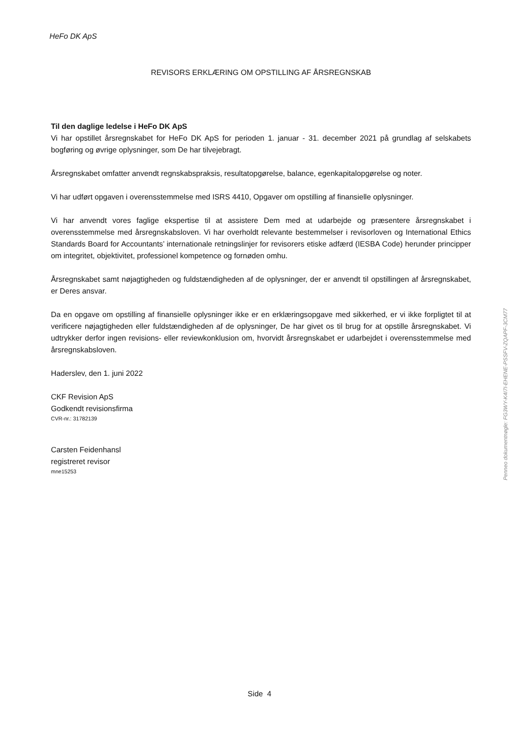HeFo DK ApS
REVISORS ERKLÆRING OM OPSTILLING AF ÅRSREGNSKAB
Til den daglige ledelse i HeFo DK ApS
Vi har opstillet årsregnskabet for HeFo DK ApS for perioden 1. januar - 31. december 2021 på grundlag af selskabets bogføring og øvrige oplysninger, som De har tilvejebragt.
Årsregnskabet omfatter anvendt regnskabspraksis, resultatopgørelse, balance, egenkapitalopgørelse og noter.
Vi har udført opgaven i overensstemmelse med ISRS 4410, Opgaver om opstilling af finansielle oplysninger.
Vi har anvendt vores faglige ekspertise til at assistere Dem med at udarbejde og præsentere årsregnskabet i overensstemmelse med årsregnskabsloven. Vi har overholdt relevante bestemmelser i revisorloven og International Ethics Standards Board for Accountants’ internationale retningslinjer for revisorers etiske adfærd (IESBA Code) herunder principper om integritet, objektivitet, professionel kompetence og fornøden omhu.
Årsregnskabet samt nøjagtigheden og fuldstændigheden af de oplysninger, der er anvendt til opstillingen af årsregnskabet, er Deres ansvar.
Da en opgave om opstilling af finansielle oplysninger ikke er en erklæringsopgave med sikkerhed, er vi ikke forpligtet til at verificere nøjagtigheden eller fuldstændigheden af de oplysninger, De har givet os til brug for at opstille årsregnskabet. Vi udtrykker derfor ingen revisions- eller reviewkonklusion om, hvorvidt årsregnskabet er udarbejdet i overensstemmelse med årsregnskabsloven.
Haderslev, den 1. juni 2022
CKF Revision ApS
Godkendt revisionsfirma
CVR-nr.: 31782139
Carsten Feidenhansl
registreret revisor
mne15253
Side 4
Penneo dokumentnøgle: FG3WY-K4I7I-EHENE-PSSFV-ZQAPF-3CM77